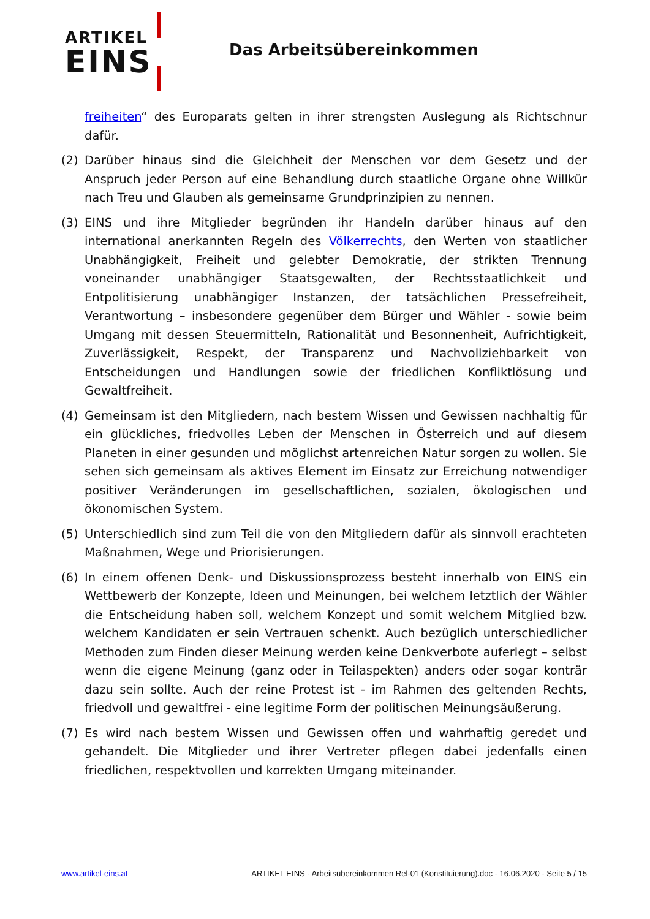ARTIKEL
EINS
Das Arbeitsübereinkommen
freiheiten“ des Europarats gelten in ihrer strengsten Auslegung als Richtschnur dafür.
(2) Darüber hinaus sind die Gleichheit der Menschen vor dem Gesetz und der Anspruch jeder Person auf eine Behandlung durch staatliche Organe ohne Willkür nach Treu und Glauben als gemeinsame Grundprinzipien zu nennen.
(3) EINS und ihre Mitglieder begründen ihr Handeln darüber hinaus auf den international anerkannten Regeln des Völkerrechts, den Werten von staatlicher Unabhängigkeit, Freiheit und gelebter Demokratie, der strikten Trennung voneinander unabhängiger Staatsgewalten, der Rechtsstaatlichkeit und Entpolitisierung unabhängiger Instanzen, der tatsächlichen Pressefreiheit, Verantwortung – insbesondere gegenüber dem Bürger und Wähler - sowie beim Umgang mit dessen Steuermitteln, Rationalität und Besonnenheit, Aufrichtigkeit, Zuverlässigkeit, Respekt, der Transparenz und Nachvollziehbarkeit von Entscheidungen und Handlungen sowie der friedlichen Konfliktlösung und Gewaltfreiheit.
(4) Gemeinsam ist den Mitgliedern, nach bestem Wissen und Gewissen nachhaltig für ein glückliches, friedvolles Leben der Menschen in Österreich und auf diesem Planeten in einer gesunden und möglichst artenreichen Natur sorgen zu wollen. Sie sehen sich gemeinsam als aktives Element im Einsatz zur Erreichung notwendiger positiver Veränderungen im gesellschaftlichen, sozialen, ökologischen und ökonomischen System.
(5) Unterschiedlich sind zum Teil die von den Mitgliedern dafür als sinnvoll erachteten Maßnahmen, Wege und Priorisierungen.
(6) In einem offenen Denk- und Diskussionsprozess besteht innerhalb von EINS ein Wettbewerb der Konzepte, Ideen und Meinungen, bei welchem letztlich der Wähler die Entscheidung haben soll, welchem Konzept und somit welchem Mitglied bzw. welchem Kandidaten er sein Vertrauen schenkt. Auch bezüglich unterschiedlicher Methoden zum Finden dieser Meinung werden keine Denkverbote auferlegt – selbst wenn die eigene Meinung (ganz oder in Teilaspekten) anders oder sogar konträr dazu sein sollte. Auch der reine Protest ist - im Rahmen des geltenden Rechts, friedvoll und gewaltfrei - eine legitime Form der politischen Meinungsäußerung.
(7) Es wird nach bestem Wissen und Gewissen offen und wahrhaftig geredet und gehandelt. Die Mitglieder und ihrer Vertreter pflegen dabei jedenfalls einen friedlichen, respektvollen und korrekten Umgang miteinander.
www.artikel-eins.at ARTIKEL EINS - Arbeitsübereinkommen Rel-01 (Konstituierung).doc - 16.06.2020 - Seite 5 / 15